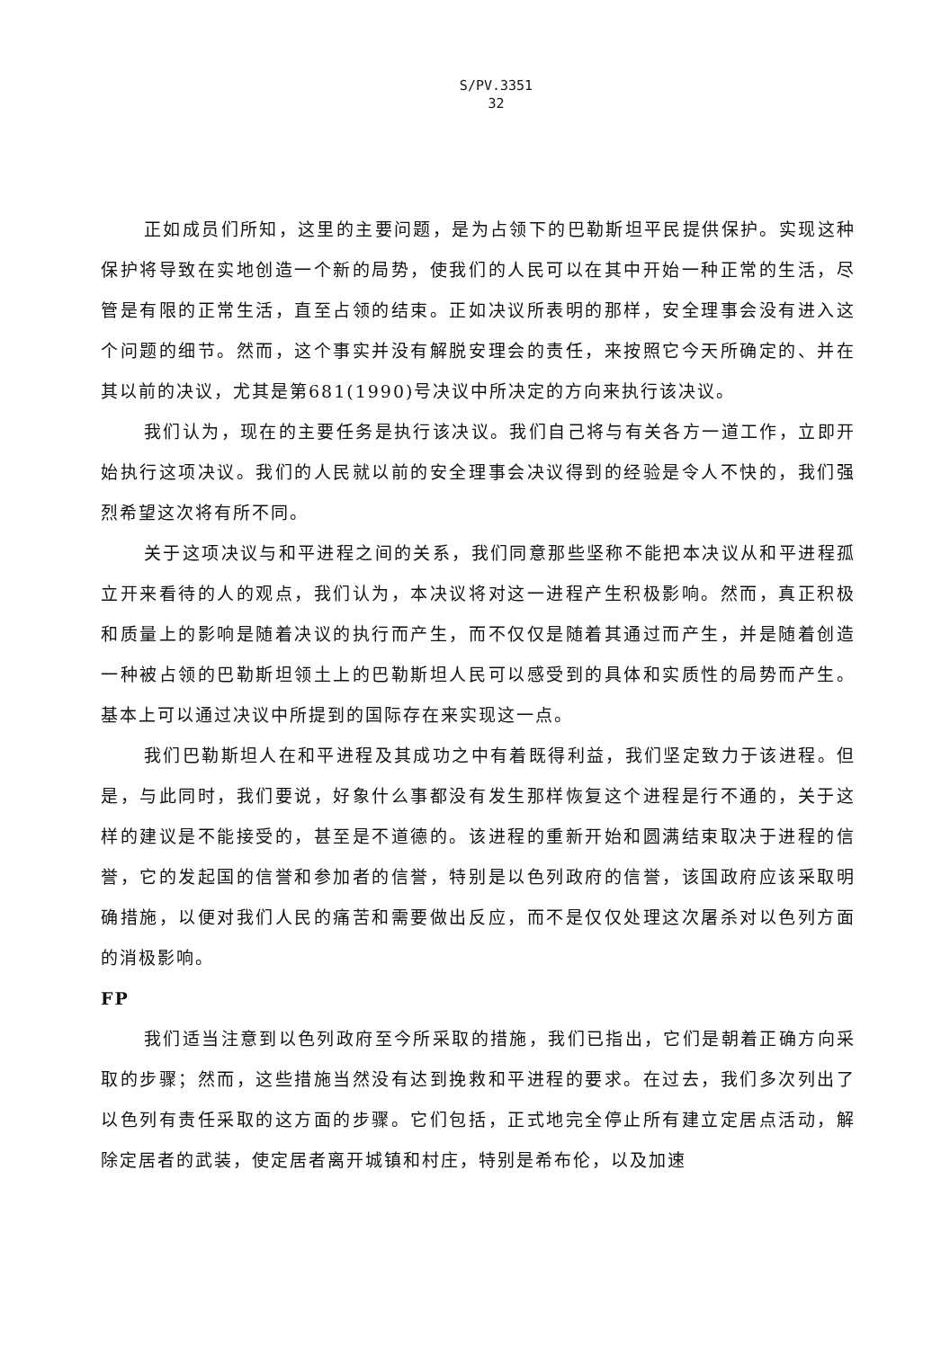S/PV.3351
32
正如成员们所知，这里的主要问题，是为占领下的巴勒斯坦平民提供保护。实现这种保护将导致在实地创造一个新的局势，使我们的人民可以在其中开始一种正常的生活，尽管是有限的正常生活，直至占领的结束。正如决议所表明的那样，安全理事会没有进入这个问题的细节。然而，这个事实并没有解脱安理会的责任，来按照它今天所确定的、并在其以前的决议，尤其是第681(1990)号决议中所决定的方向来执行该决议。
我们认为，现在的主要任务是执行该决议。我们自己将与有关各方一道工作，立即开始执行这项决议。我们的人民就以前的安全理事会决议得到的经验是令人不快的，我们强烈希望这次将有所不同。
关于这项决议与和平进程之间的关系，我们同意那些坚称不能把本决议从和平进程孤立开来看待的人的观点，我们认为，本决议将对这一进程产生积极影响。然而，真正积极和质量上的影响是随着决议的执行而产生，而不仅仅是随着其通过而产生，并是随着创造一种被占领的巴勒斯坦领土上的巴勒斯坦人民可以感受到的具体和实质性的局势而产生。基本上可以通过决议中所提到的国际存在来实现这一点。
我们巴勒斯坦人在和平进程及其成功之中有着既得利益，我们坚定致力于该进程。但是，与此同时，我们要说，好象什么事都没有发生那样恢复这个进程是行不通的，关于这样的建议是不能接受的，甚至是不道德的。该进程的重新开始和圆满结束取决于进程的信誉，它的发起国的信誉和参加者的信誉，特别是以色列政府的信誉，该国政府应该采取明确措施，以便对我们人民的痛苦和需要做出反应，而不是仅仅处理这次屠杀对以色列方面的消极影响。
FP
我们适当注意到以色列政府至今所采取的措施，我们已指出，它们是朝着正确方向采取的步骤；然而，这些措施当然没有达到挽救和平进程的要求。在过去，我们多次列出了以色列有责任采取的这方面的步骤。它们包括，正式地完全停止所有建立定居点活动，解除定居者的武装，使定居者离开城镇和村庄，特别是希布伦，以及加速